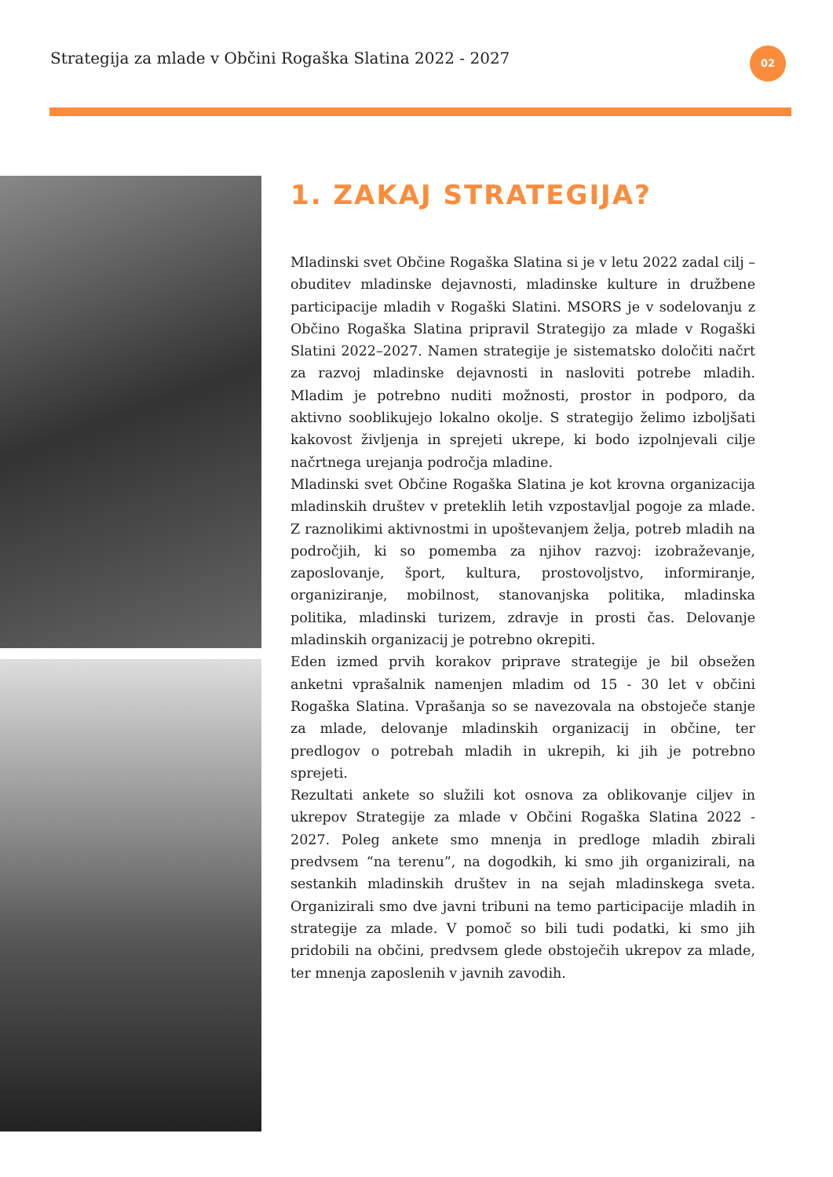Strategija za mlade v Občini Rogaška Slatina 2022 - 2027
02
1. ZAKAJ STRATEGIJA?
Mladinski svet Občine Rogaška Slatina si je v letu 2022 zadal cilj – obuditev mladinske dejavnosti, mladinske kulture in družbene participacije mladih v Rogaški Slatini. MSORS je v sodelovanju z Občino Rogaška Slatina pripravil Strategijo za mlade v Rogaški Slatini 2022–2027. Namen strategije je sistematsko določiti načrt za razvoj mladinske dejavnosti in nasloviti potrebe mladih. Mladim je potrebno nuditi možnosti, prostor in podporo, da aktivno sooblikujejo lokalno okolje. S strategijo želimo izboljšati kakovost življenja in sprejeti ukrepe, ki bodo izpolnjevali cilje načrtnega urejanja področja mladine.
Mladinski svet Občine Rogaška Slatina je kot krovna organizacija mladinskih društev v preteklih letih vzpostavljal pogoje za mlade. Z raznolikimi aktivnostmi in upoštevanjem želja, potreb mladih na področjih, ki so pomemba za njihov razvoj: izobraževanje, zaposlovanje, šport, kultura, prostovoljstvo, informiranje, organiziranje, mobilnost, stanovanjska politika, mladinska politika, mladinski turizem, zdravje in prosti čas. Delovanje mladinskih organizacij je potrebno okrepiti.
Eden izmed prvih korakov priprave strategije je bil obsežen anketni vprašalnik namenjen mladim od 15 - 30 let v občini Rogaška Slatina. Vprašanja so se navezovala na obstoječe stanje za mlade, delovanje mladinskih organizacij in občine, ter predlogov o potrebah mladih in ukrepih, ki jih je potrebno sprejeti.
Rezultati ankete so služili kot osnova za oblikovanje ciljev in ukrepov Strategije za mlade v Občini Rogaška Slatina 2022 - 2027. Poleg ankete smo mnenja in predloge mladih zbirali predvsem “na terenu”, na dogodkih, ki smo jih organizirali, na sestankih mladinskih društev in na sejah mladinskega sveta. Organizirali smo dve javni tribuni na temo participacije mladih in strategije za mlade. V pomoč so bili tudi podatki, ki smo jih pridobili na občini, predvsem glede obstoječih ukrepov za mlade, ter mnenja zaposlenih v javnih zavodih.